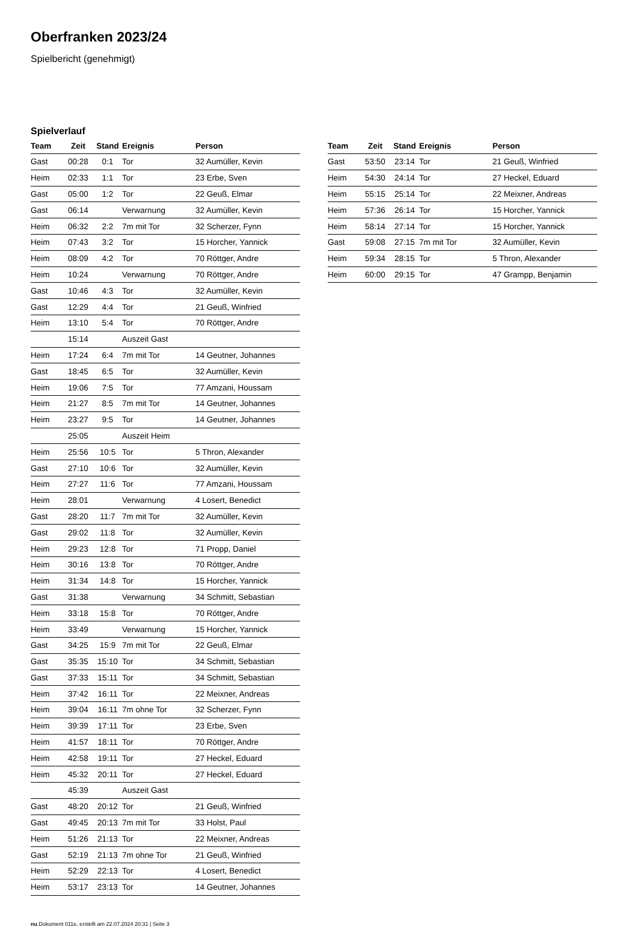Oberfranken 2023/24
Spielbericht (genehmigt)
Spielverlauf
| Team | Zeit | Stand | Ereignis | Person |
| --- | --- | --- | --- | --- |
| Gast | 00:28 | 0:1 | Tor | 32 Aumüller, Kevin |
| Heim | 02:33 | 1:1 | Tor | 23 Erbe, Sven |
| Gast | 05:00 | 1:2 | Tor | 22 Geuß, Elmar |
| Gast | 06:14 | | Verwarnung | 32 Aumüller, Kevin |
| Heim | 06:32 | 2:2 | 7m mit Tor | 32 Scherzer, Fynn |
| Heim | 07:43 | 3:2 | Tor | 15 Horcher, Yannick |
| Heim | 08:09 | 4:2 | Tor | 70 Röttger, Andre |
| Heim | 10:24 | | Verwarnung | 70 Röttger, Andre |
| Gast | 10:46 | 4:3 | Tor | 32 Aumüller, Kevin |
| Gast | 12:29 | 4:4 | Tor | 21 Geuß, Winfried |
| Heim | 13:10 | 5:4 | Tor | 70 Röttger, Andre |
| | 15:14 | | Auszeit Gast | |
| Heim | 17:24 | 6:4 | 7m mit Tor | 14 Geutner, Johannes |
| Gast | 18:45 | 6:5 | Tor | 32 Aumüller, Kevin |
| Heim | 19:06 | 7:5 | Tor | 77 Amzani, Houssam |
| Heim | 21:27 | 8:5 | 7m mit Tor | 14 Geutner, Johannes |
| Heim | 23:27 | 9:5 | Tor | 14 Geutner, Johannes |
| | 25:05 | | Auszeit Heim | |
| Heim | 25:56 | 10:5 | Tor | 5 Thron, Alexander |
| Gast | 27:10 | 10:6 | Tor | 32 Aumüller, Kevin |
| Heim | 27:27 | 11:6 | Tor | 77 Amzani, Houssam |
| Heim | 28:01 | | Verwarnung | 4 Losert, Benedict |
| Gast | 28:20 | 11:7 | 7m mit Tor | 32 Aumüller, Kevin |
| Gast | 29:02 | 11:8 | Tor | 32 Aumüller, Kevin |
| Heim | 29:23 | 12:8 | Tor | 71 Propp, Daniel |
| Heim | 30:16 | 13:8 | Tor | 70 Röttger, Andre |
| Heim | 31:34 | 14:8 | Tor | 15 Horcher, Yannick |
| Gast | 31:38 | | Verwarnung | 34 Schmitt, Sebastian |
| Heim | 33:18 | 15:8 | Tor | 70 Röttger, Andre |
| Heim | 33:49 | | Verwarnung | 15 Horcher, Yannick |
| Gast | 34:25 | 15:9 | 7m mit Tor | 22 Geuß, Elmar |
| Gast | 35:35 | 15:10 | Tor | 34 Schmitt, Sebastian |
| Gast | 37:33 | 15:11 | Tor | 34 Schmitt, Sebastian |
| Heim | 37:42 | 16:11 | Tor | 22 Meixner, Andreas |
| Heim | 39:04 | 16:11 | 7m ohne Tor | 32 Scherzer, Fynn |
| Heim | 39:39 | 17:11 | Tor | 23 Erbe, Sven |
| Heim | 41:57 | 18:11 | Tor | 70 Röttger, Andre |
| Heim | 42:58 | 19:11 | Tor | 27 Heckel, Eduard |
| Heim | 45:32 | 20:11 | Tor | 27 Heckel, Eduard |
| | 45:39 | | Auszeit Gast | |
| Gast | 48:20 | 20:12 | Tor | 21 Geuß, Winfried |
| Gast | 49:45 | 20:13 | 7m mit Tor | 33 Holst, Paul |
| Heim | 51:26 | 21:13 | Tor | 22 Meixner, Andreas |
| Gast | 52:19 | 21:13 | 7m ohne Tor | 21 Geuß, Winfried |
| Heim | 52:29 | 22:13 | Tor | 4 Losert, Benedict |
| Heim | 53:17 | 23:13 | Tor | 14 Geutner, Johannes |
| Team | Zeit | Stand | Ereignis | Person |
| --- | --- | --- | --- | --- |
| Gast | 53:50 | 23:14 | Tor | 21 Geuß, Winfried |
| Heim | 54:30 | 24:14 | Tor | 27 Heckel, Eduard |
| Heim | 55:15 | 25:14 | Tor | 22 Meixner, Andreas |
| Heim | 57:36 | 26:14 | Tor | 15 Horcher, Yannick |
| Heim | 58:14 | 27:14 | Tor | 15 Horcher, Yannick |
| Gast | 59:08 | 27:15 | 7m mit Tor | 32 Aumüller, Kevin |
| Heim | 59:34 | 28:15 | Tor | 5 Thron, Alexander |
| Heim | 60:00 | 29:15 | Tor | 47 Grampp, Benjamin |
nu.Dokument 011e, erstellt am 22.07.2024 20:31 | Seite 3